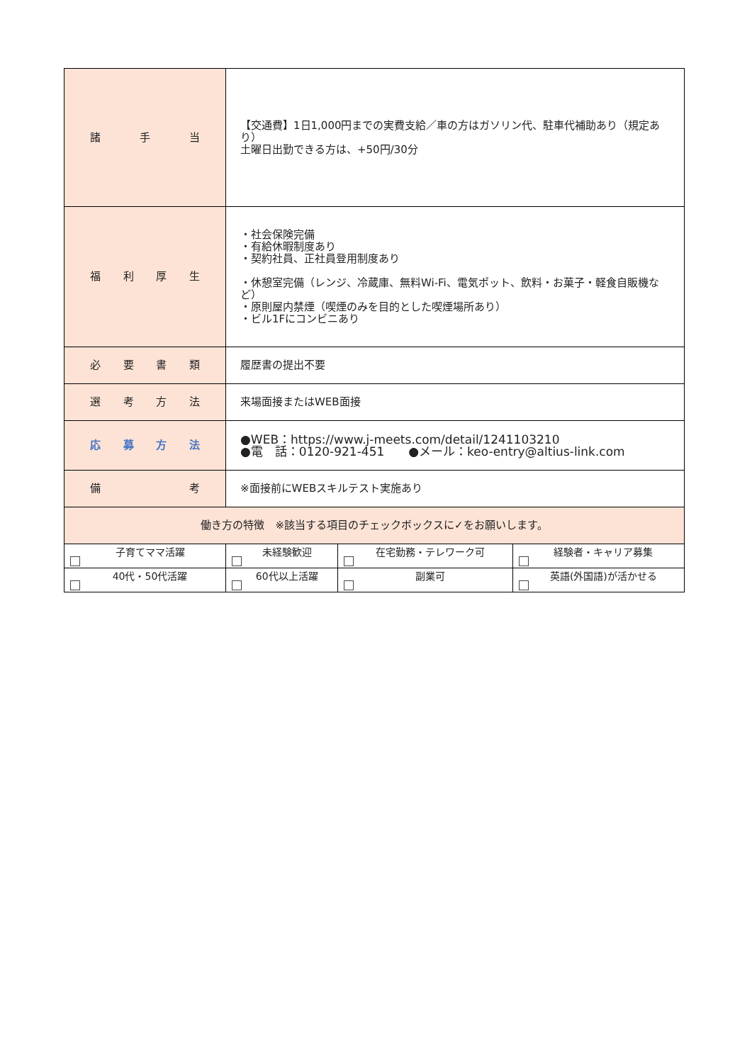| 諸 手 当 | 【交通費】1日1,000円までの実費支給／車の方はガソリン代、駐車代補助あり（規定あり） 土曜日出勤できる方は、+50円/30分 | | |
| 福 利 厚 生 | ・社会保険完備 ・有給休暇制度あり ・契約社員、正社員登用制度あり ・休憩室完備（レンジ、冷蔵庫、無料Wi-Fi、電気ポット、飲料・お菓子・軽食自販機など） ・原則屋内禁煙（喫煙のみを目的とした喫煙場所あり） ・ビル1Fにコンビニあり | | |
| 必 要 書 類 | 履歴書の提出不要 | | |
| 選 考 方 法 | 来場面接またはWEB面接 | | |
| 応 募 方 法 | ●WEB：https://www.j-meets.com/detail/1241103210 ●電 話：0120-921-451 ●メール：keo-entry@altius-link.com | | |
| 備 考 | ※面接前にWEBスキルテスト実施あり | | |
| 働き方の特徴 ※該当する項目のチェックボックスに✓をお願いします。 | | | |
| 子育てママ活躍 | 未経験歓迎 | 在宅勤務・テレワーク可 | 経験者・キャリア募集 |
| 40代・50代活躍 | 60代以上活躍 | 副業可 | 英語(外国語)が活かせる |